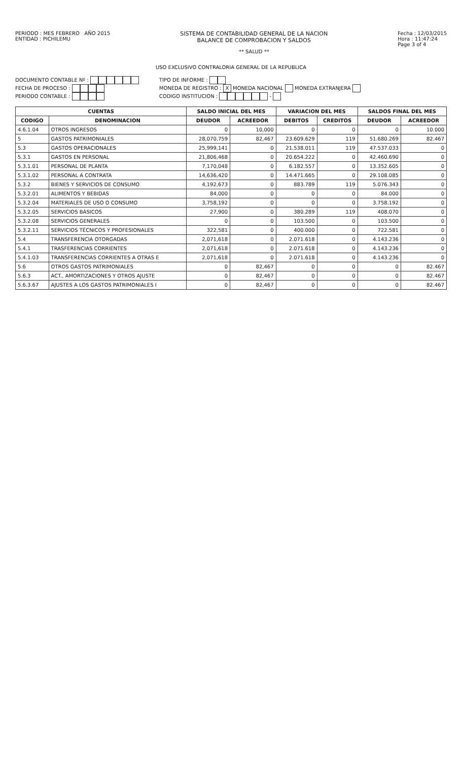PERIODO : MES FEBRERO AÑO 2015
ENTIDAD : PICHILEMU
SISTEMA DE CONTABILIDAD GENERAL DE LA NACION
BALANCE DE COMPROBACION Y SALDOS
** SALUD **
Fecha : 12/03/2015
Hora : 11:47:24
Page 3 of 4
USO EXCLUSIVO CONTRALORIA GENERAL DE LA REPUBLICA
DOCUMENTO CONTABLE Nº :
FECHA DE PROCESO :
PERIODO CONTABLE :
TIPO DE INFORME :
MONEDA DE REGISTRO : X MONEDA NACIONAL MONEDA EXTRANJERA
CODIGO INSTITUCION : -
| CUENTAS | | SALDO INICIAL DEL MES | | VARIACION DEL MES | | SALDOS FINAL DEL MES | |
| --- | --- | --- | --- | --- | --- | --- | --- |
| CODIGO | DENOMINACION | DEUDOR | ACREEDOR | DEBITOS | CREDITOS | DEUDOR | ACREEDOR |
| 4.6.1.04 | OTROS INGRESOS | 0 | 10,000 | 0 | 0 | 0 | 10.000 |
| 5 | GASTOS PATRIMONIALES | 28,070,759 | 82,467 | 23.609.629 | 119 | 51.680.269 | 82.467 |
| 5.3 | GASTOS OPERACIONALES | 25,999,141 | 0 | 21.538.011 | 119 | 47.537.033 | 0 |
| 5.3.1 | GASTOS EN PERSONAL | 21,806,468 | 0 | 20.654.222 | 0 | 42.460.690 | 0 |
| 5.3.1.01 | PERSONAL DE PLANTA | 7,170,048 | 0 | 6.182.557 | 0 | 13.352.605 | 0 |
| 5.3.1.02 | PERSONAL A CONTRATA | 14,636,420 | 0 | 14.471.665 | 0 | 29.108.085 | 0 |
| 5.3.2 | BIENES Y SERVICIOS DE CONSUMO | 4,192,673 | 0 | 883.789 | 119 | 5.076.343 | 0 |
| 5.3.2.01 | ALIMENTOS Y BEBIDAS | 84,000 | 0 | 0 | 0 | 84.000 | 0 |
| 5.3.2.04 | MATERIALES DE USO O CONSUMO | 3,758,192 | 0 | 0 | 0 | 3.758.192 | 0 |
| 5.3.2.05 | SERVICIOS BÁSICOS | 27,900 | 0 | 380.289 | 119 | 408.070 | 0 |
| 5.3.2.08 | SERVICIOS GENERALES | 0 | 0 | 103.500 | 0 | 103.500 | 0 |
| 5.3.2.11 | SERVICIOS TÉCNICOS Y PROFESIONALES | 322,581 | 0 | 400.000 | 0 | 722.581 | 0 |
| 5.4 | TRANSFERENCIA OTORGADAS | 2,071,618 | 0 | 2.071.618 | 0 | 4.143.236 | 0 |
| 5.4.1 | TRASFERENCIAS CORRIENTES | 2,071,618 | 0 | 2.071.618 | 0 | 4.143.236 | 0 |
| 5.4.1.03 | TRANSFERENCIAS CORRIENTES A OTRAS E | 2,071,618 | 0 | 2.071.618 | 0 | 4.143.236 | 0 |
| 5.6 | OTROS GASTOS PATRIMONIALES | 0 | 82,467 | 0 | 0 | 0 | 82.467 |
| 5.6.3 | ACT., AMORTIZACIONES Y OTROS AJUSTE | 0 | 82,467 | 0 | 0 | 0 | 82.467 |
| 5.6.3.67 | AJUSTES A LOS GASTOS PATRIMONIALES I | 0 | 82,467 | 0 | 0 | 0 | 82.467 |